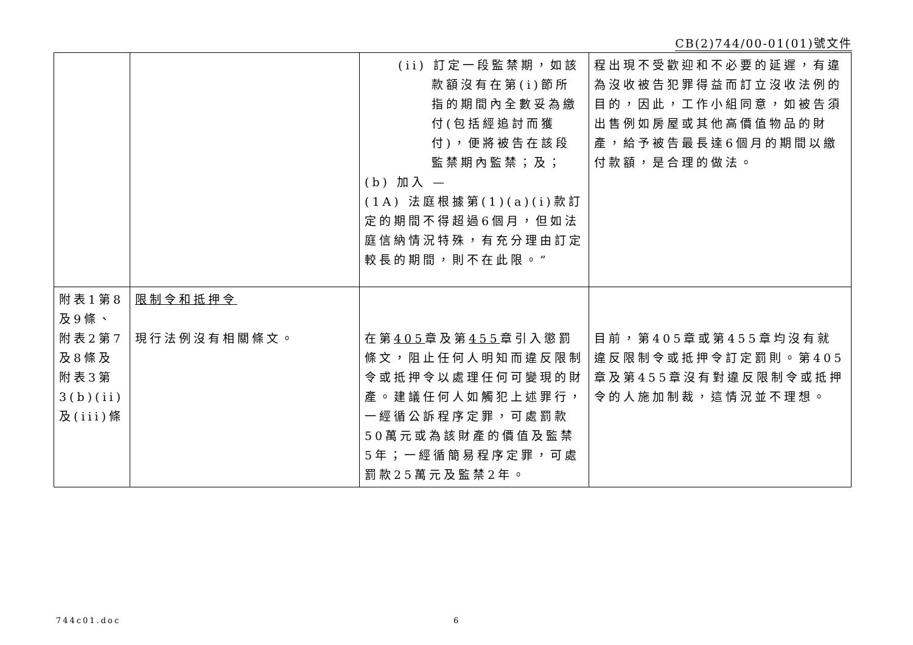CB(2)744/00-01(01)號文件
| | | (ii) 訂定一段監禁期，如該款額沒有在第(i)節所指的期間內全數妥為繳付(包括經追討而獲付)，便將被告在該段監禁期內監禁；及； (b) 加入 — (1A) 法庭根據第(1)(a)(i)款訂定的期間不得超過6個月，但如法庭信納情況特殊，有充分理由訂定較長的期間，則不在此限。” | 程出現不受歡迎和不必要的延遲，有違為沒收被告犯罪得益而訂立沒收法例的目的，因此，工作小組同意，如被告須出售例如房屋或其他高價值物品的財產，給予被告最長達6個月的期間以繳付款額，是合理的做法。 |
| 附表1第8及9條、附表2第7及8條及附表3第3(b)(ii)及(iii)條 | 限制令和抵押令 現行法例沒有相關條文。 | 在第 405 章及第 455 章引入懲罰條文，阻止任何人明知而違反限制令或抵押令以處理任何可變現的財產。建議任何人如觸犯上述罪行，一經循公訴程序定罪，可處罰款50萬元或為該財產的價值及監禁5年；一經循簡易程序定罪，可處罰款25萬元及監禁2年。 | 目前，第405章或第455章均沒有就違反限制令或抵押令訂定罰則。第405章及第455章沒有對違反限制令或抵押令的人施加制裁，這情況並不理想。 |
744c01.doc 6